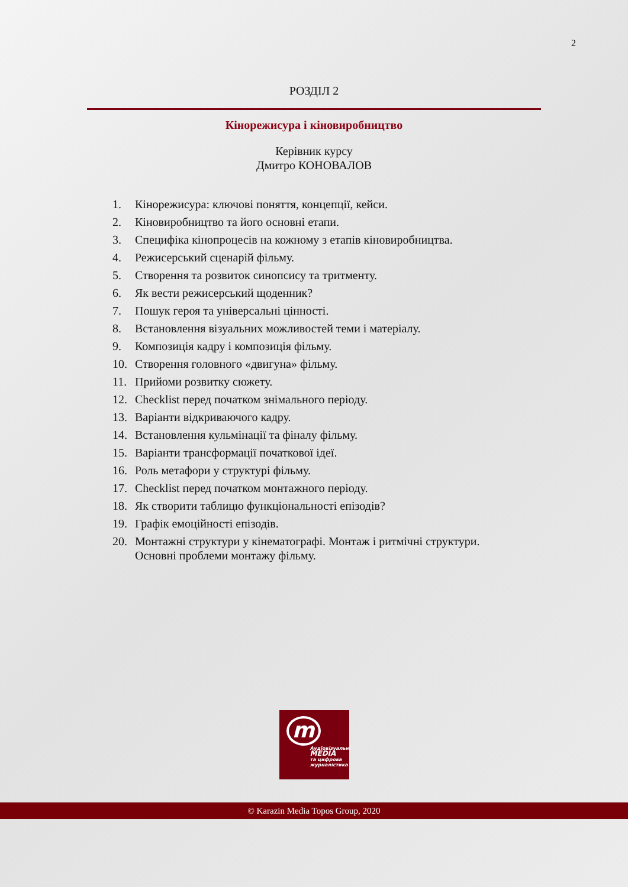2
РОЗДІЛ 2
Кінорежисура і кіновиробництво
Керівник курсу
Дмитро КОНОВАЛОВ
1. Кінорежисура: ключові поняття, концепції, кейси.
2. Кіновиробництво та його основні етапи.
3. Специфіка кінопроцесів на кожному з етапів кіновиробництва.
4. Режисерський сценарій фільму.
5. Створення та розвиток синопсису та тритменту.
6. Як вести режисерський щоденник?
7. Пошук героя та універсальні цінності.
8. Встановлення візуальних можливостей теми і матеріалу.
9. Композиція кадру і композиція фільму.
10. Створення головного «двигуна» фільму.
11. Прийоми розвитку сюжету.
12. Checklist перед початком знімального періоду.
13. Варіанти відкриваючого кадру.
14. Встановлення кульмінації та фіналу фільму.
15. Варіанти трансформації початкової ідеї.
16. Роль метафори у структурі фільму.
17. Checklist перед початком монтажного періоду.
18. Як створити таблицю функціональності епізодів?
19. Графік емоційності епізодів.
20. Монтажні структури у кінематографі. Монтаж і ритмічні структури. Основні проблеми монтажу фільму.
m
Аудіовізуальні
MEDIA
та цифрова
журналістика
© Karazin Media Topos Group, 2020